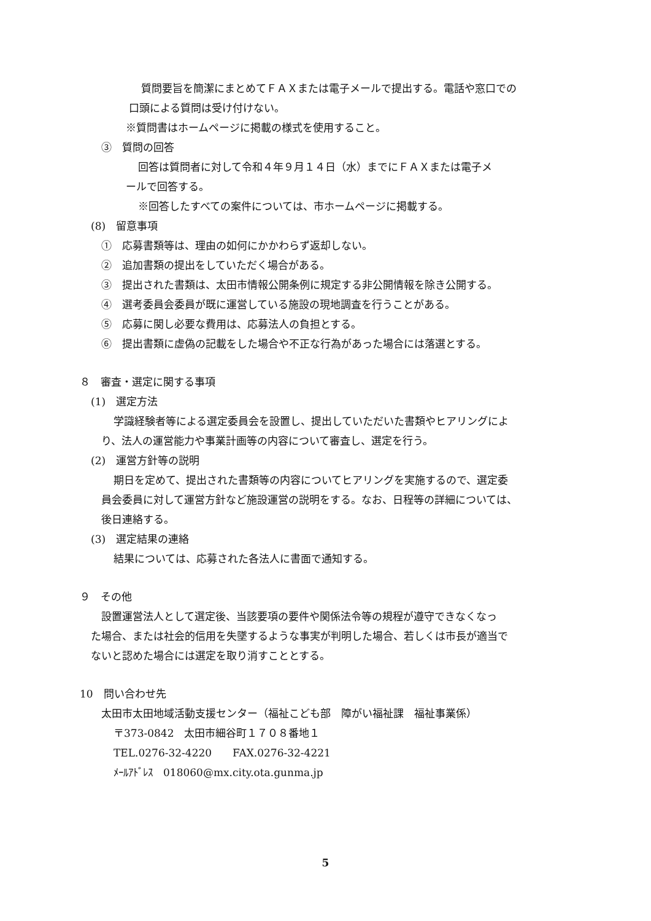質問要旨を簡潔にまとめてＦＡＸまたは電子メールで提出する。電話や窓口での
口頭による質問は受け付けない。
※質問書はホームページに掲載の様式を使用すること。
③　質問の回答
回答は質問者に対して令和４年９月１４日（水）までにＦＡＸまたは電子メ
ールで回答する。
※回答したすべての案件については、市ホームページに掲載する。
(8)　留意事項
①　応募書類等は、理由の如何にかかわらず返却しない。
②　追加書類の提出をしていただく場合がある。
③　提出された書類は、太田市情報公開条例に規定する非公開情報を除き公開する。
④　選考委員会委員が既に運営している施設の現地調査を行うことがある。
⑤　応募に関し必要な費用は、応募法人の負担とする。
⑥　提出書類に虚偽の記載をした場合や不正な行為があった場合には落選とする。
８　審査・選定に関する事項
(1)　選定方法
学識経験者等による選定委員会を設置し、提出していただいた書類やヒアリングによ
り、法人の運営能力や事業計画等の内容について審査し、選定を行う。
(2)　運営方針等の説明
期日を定めて、提出された書類等の内容についてヒアリングを実施するので、選定委
員会委員に対して運営方針など施設運営の説明をする。なお、日程等の詳細については、
後日連絡する。
(3)　選定結果の連絡
結果については、応募された各法人に書面で通知する。
９　その他
設置運営法人として選定後、当該要項の要件や関係法令等の規程が遵守できなくなっ
た場合、または社会的信用を失墜するような事実が判明した場合、若しくは市長が適当で
ないと認めた場合には選定を取り消すこととする。
10　問い合わせ先
太田市太田地域活動支援センター（福祉こども部　障がい福祉課　福祉事業係）
〒373-0842　太田市細谷町１７０８番地１
TEL.0276-32-4220　　FAX.0276-32-4221
ﾒｰﾙｱﾄﾞﾚｽ　018060@mx.city.ota.gunma.jp
5